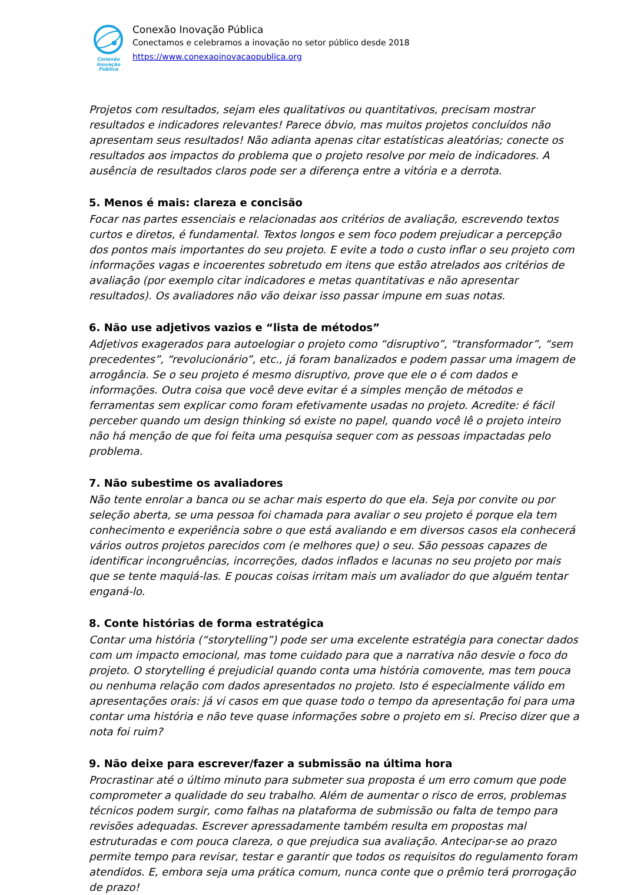Conexão
Inovação Pública
Conexão Inovação Pública
Conectamos e celebramos a inovação no setor público desde 2018
https://www.conexaoinovacaopublica.org
Projetos com resultados, sejam eles qualitativos ou quantitativos, precisam mostrar resultados e indicadores relevantes! Parece óbvio, mas muitos projetos concluídos não apresentam seus resultados! Não adianta apenas citar estatísticas aleatórias; conecte os resultados aos impactos do problema que o projeto resolve por meio de indicadores. A ausência de resultados claros pode ser a diferença entre a vitória e a derrota.
5. Menos é mais: clareza e concisão
Focar nas partes essenciais e relacionadas aos critérios de avaliação, escrevendo textos curtos e diretos, é fundamental. Textos longos e sem foco podem prejudicar a percepção dos pontos mais importantes do seu projeto. E evite a todo o custo inflar o seu projeto com informações vagas e incoerentes sobretudo em itens que estão atrelados aos critérios de avaliação (por exemplo citar indicadores e metas quantitativas e não apresentar resultados). Os avaliadores não vão deixar isso passar impune em suas notas.
6. Não use adjetivos vazios e “lista de métodos”
Adjetivos exagerados para autoelogiar o projeto como “disruptivo”, “transformador”, “sem precedentes”, “revolucionário”, etc., já foram banalizados e podem passar uma imagem de arrogância. Se o seu projeto é mesmo disruptivo, prove que ele o é com dados e informações. Outra coisa que você deve evitar é a simples menção de métodos e ferramentas sem explicar como foram efetivamente usadas no projeto. Acredite: é fácil perceber quando um design thinking só existe no papel, quando você lê o projeto inteiro não há menção de que foi feita uma pesquisa sequer com as pessoas impactadas pelo problema.
7. Não subestime os avaliadores
Não tente enrolar a banca ou se achar mais esperto do que ela. Seja por convite ou por seleção aberta, se uma pessoa foi chamada para avaliar o seu projeto é porque ela tem conhecimento e experiência sobre o que está avaliando e em diversos casos ela conhecerá vários outros projetos parecidos com (e melhores que) o seu. São pessoas capazes de identificar incongruências, incorreções, dados inflados e lacunas no seu projeto por mais que se tente maquiá-las. E poucas coisas irritam mais um avaliador do que alguém tentar enganá-lo.
8. Conte histórias de forma estratégica
Contar uma história (“storytelling”) pode ser uma excelente estratégia para conectar dados com um impacto emocional, mas tome cuidado para que a narrativa não desvie o foco do projeto. O storytelling é prejudicial quando conta uma história comovente, mas tem pouca ou nenhuma relação com dados apresentados no projeto. Isto é especialmente válido em apresentações orais: já vi casos em que quase todo o tempo da apresentação foi para uma contar uma história e não teve quase informações sobre o projeto em si. Preciso dizer que a nota foi ruim?
9. Não deixe para escrever/fazer a submissão na última hora
Procrastinar até o último minuto para submeter sua proposta é um erro comum que pode comprometer a qualidade do seu trabalho. Além de aumentar o risco de erros, problemas técnicos podem surgir, como falhas na plataforma de submissão ou falta de tempo para revisões adequadas. Escrever apressadamente também resulta em propostas mal estruturadas e com pouca clareza, o que prejudica sua avaliação. Antecipar-se ao prazo permite tempo para revisar, testar e garantir que todos os requisitos do regulamento foram atendidos. E, embora seja uma prática comum, nunca conte que o prêmio terá prorrogação de prazo!